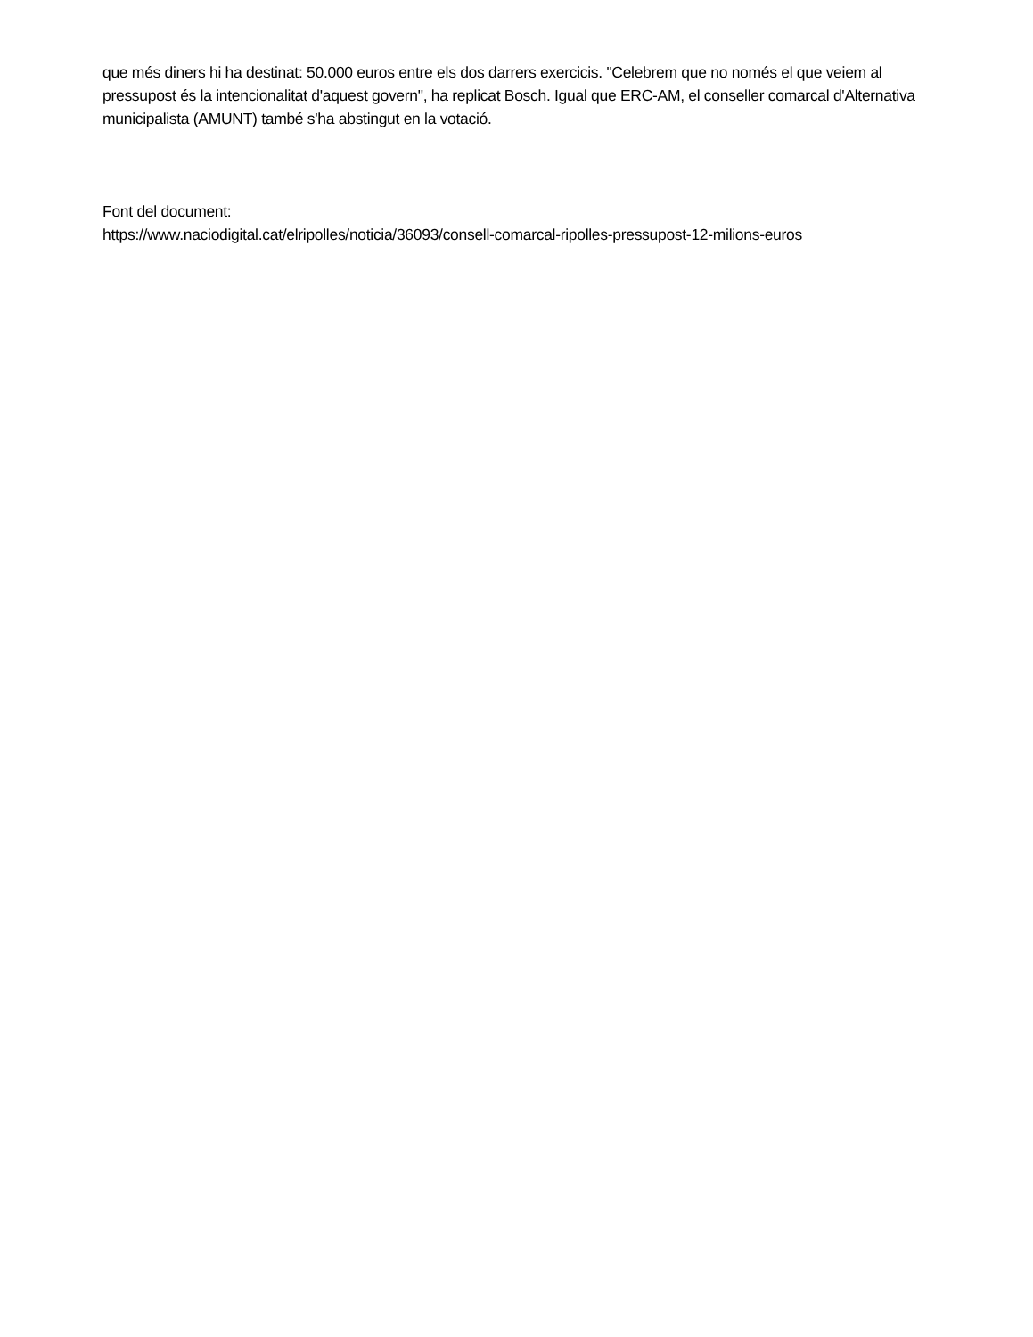que més diners hi ha destinat: 50.000 euros entre els dos darrers exercicis. "Celebrem que no només el que veiem al pressupost és la intencionalitat d'aquest govern", ha replicat Bosch. Igual que ERC-AM, el conseller comarcal d'Alternativa municipalista (AMUNT) també s'ha abstingut en la votació.
Font del document:
https://www.naciodigital.cat/elripolles/noticia/36093/consell-comarcal-ripolles-pressupost-12-milions-euros